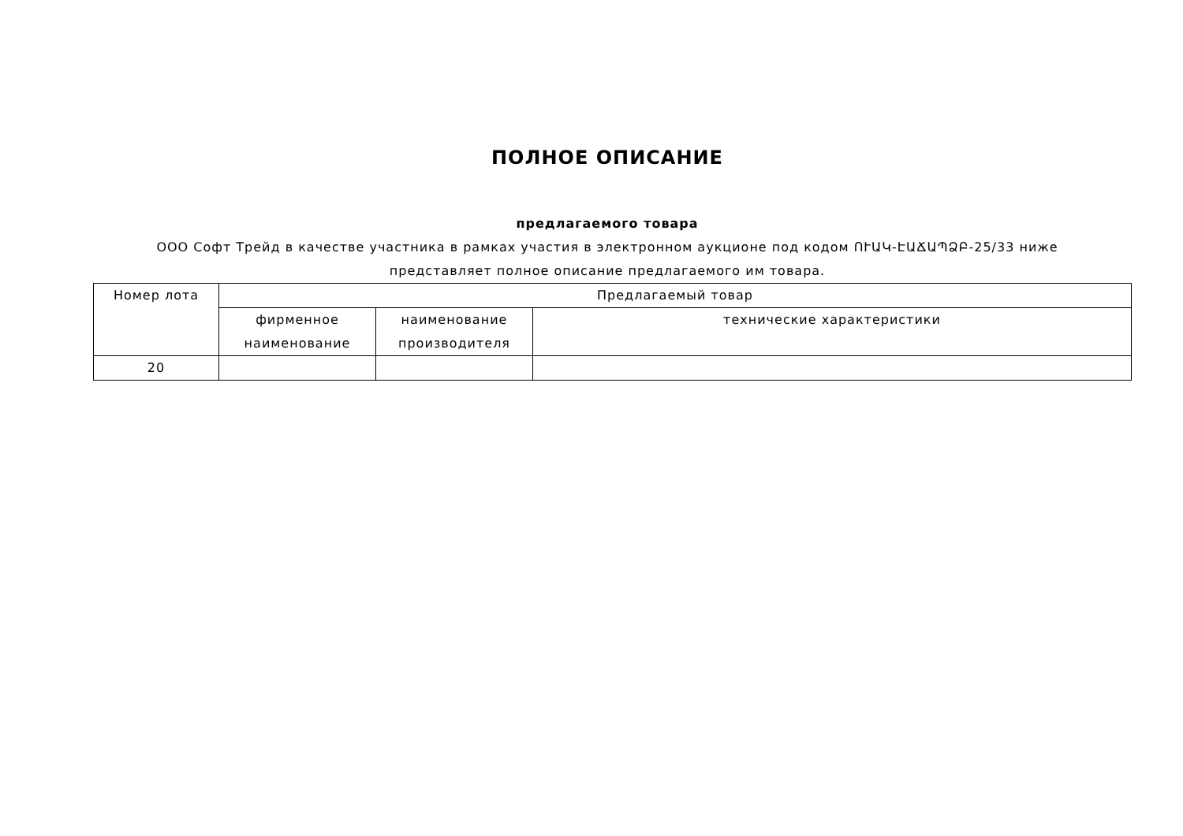ПОЛНОЕ ОПИСАНИЕ
предлагаемого товара
ООО Софт Трейд в качестве участника в рамках участия в электронном аукционе под кодом ՈՒԱԿ-ԷԱՃԱՊՁԲ-25/33 ниже представляет полное описание предлагаемого им товара.
| Номер лота | Предлагаемый товар | | |
| --- | --- | --- | --- |
| | фирменное наименование | наименование производителя | технические характеристики |
| 20 | | | |